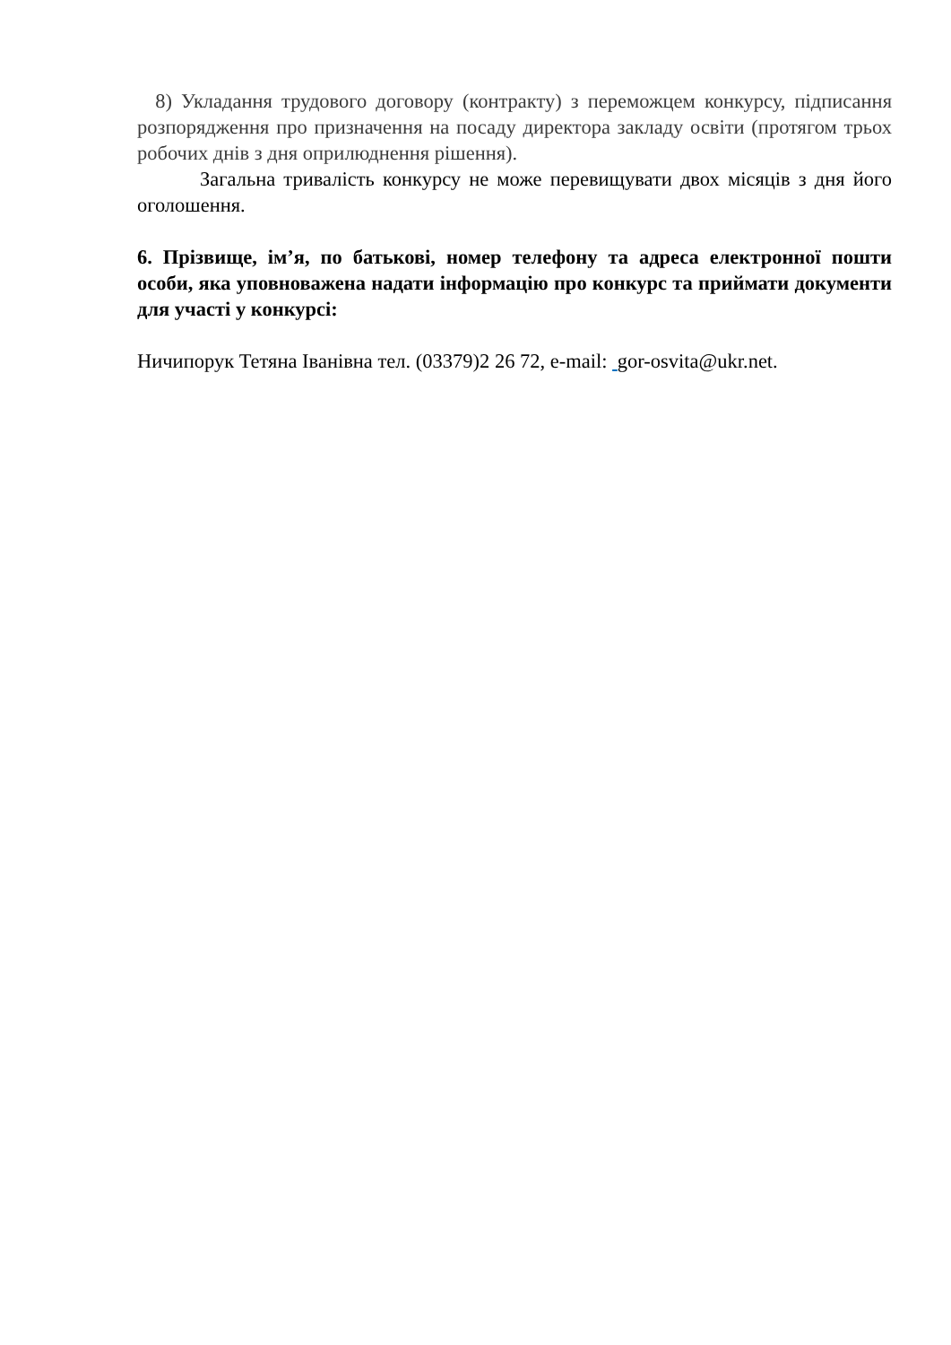8) Укладання трудового договору (контракту) з переможцем конкурсу, підписання розпорядження про призначення на посаду директора закладу освіти (протягом трьох робочих днів з дня оприлюднення рішення).
Загальна тривалість конкурсу не може перевищувати двох місяців з дня його оголошення.
6. Прізвище, ім’я, по батькові, номер телефону та адреса електронної пошти особи, яка уповноважена надати інформацію про конкурс та приймати документи для участі у конкурсі:
Ничипорук Тетяна Іванівна тел. (03379)2 26 72, e-mail: gor-osvita@ukr.net.